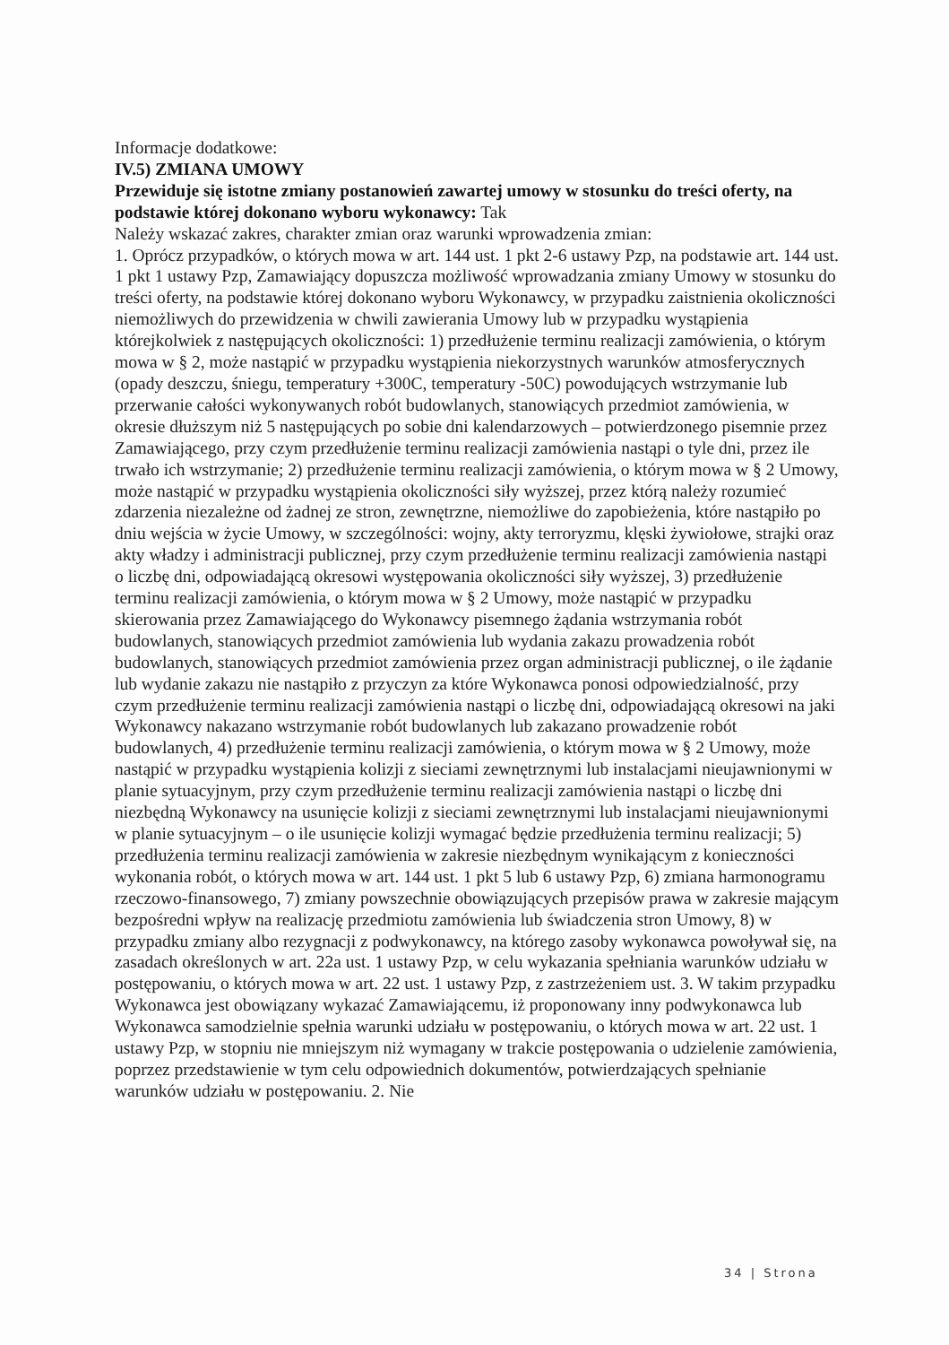Informacje dodatkowe:
IV.5) ZMIANA UMOWY
Przewiduje się istotne zmiany postanowień zawartej umowy w stosunku do treści oferty, na podstawie której dokonano wyboru wykonawcy: Tak
Należy wskazać zakres, charakter zmian oraz warunki wprowadzenia zmian:
1. Oprócz przypadków, o których mowa w art. 144 ust. 1 pkt 2-6 ustawy Pzp, na podstawie art. 144 ust. 1 pkt 1 ustawy Pzp, Zamawiający dopuszcza możliwość wprowadzania zmiany Umowy w stosunku do treści oferty, na podstawie której dokonano wyboru Wykonawcy, w przypadku zaistnienia okoliczności niemożliwych do przewidzenia w chwili zawierania Umowy lub w przypadku wystąpienia którejkolwiek z następujących okoliczności: 1) przedłużenie terminu realizacji zamówienia, o którym mowa w § 2, może nastąpić w przypadku wystąpienia niekorzystnych warunków atmosferycznych (opady deszczu, śniegu, temperatury +300C, temperatury -50C) powodujących wstrzymanie lub przerwanie całości wykonywanych robót budowlanych, stanowiących przedmiot zamówienia, w okresie dłuższym niż 5 następujących po sobie dni kalendarzowych – potwierdzonego pisemnie przez Zamawiającego, przy czym przedłużenie terminu realizacji zamówienia nastąpi o tyle dni, przez ile trwało ich wstrzymanie; 2) przedłużenie terminu realizacji zamówienia, o którym mowa w § 2 Umowy, może nastąpić w przypadku wystąpienia okoliczności siły wyższej, przez którą należy rozumieć zdarzenia niezależne od żadnej ze stron, zewnętrzne, niemożliwe do zapobieżenia, które nastąpiło po dniu wejścia w życie Umowy, w szczególności: wojny, akty terroryzmu, klęski żywiołowe, strajki oraz akty władzy i administracji publicznej, przy czym przedłużenie terminu realizacji zamówienia nastąpi o liczbę dni, odpowiadającą okresowi występowania okoliczności siły wyższej, 3) przedłużenie terminu realizacji zamówienia, o którym mowa w § 2 Umowy, może nastąpić w przypadku skierowania przez Zamawiającego do Wykonawcy pisemnego żądania wstrzymania robót budowlanych, stanowiących przedmiot zamówienia lub wydania zakazu prowadzenia robót budowlanych, stanowiących przedmiot zamówienia przez organ administracji publicznej, o ile żądanie lub wydanie zakazu nie nastąpiło z przyczyn za które Wykonawca ponosi odpowiedzialność, przy czym przedłużenie terminu realizacji zamówienia nastąpi o liczbę dni, odpowiadającą okresowi na jaki Wykonawcy nakazano wstrzymanie robót budowlanych lub zakazano prowadzenie robót budowlanych, 4) przedłużenie terminu realizacji zamówienia, o którym mowa w § 2 Umowy, może nastąpić w przypadku wystąpienia kolizji z sieciami zewnętrznymi lub instalacjami nieujawnionymi w planie sytuacyjnym, przy czym przedłużenie terminu realizacji zamówienia nastąpi o liczbę dni niezbędną Wykonawcy na usunięcie kolizji z sieciami zewnętrznymi lub instalacjami nieujawnionymi w planie sytuacyjnym – o ile usunięcie kolizji wymagać będzie przedłużenia terminu realizacji; 5) przedłużenia terminu realizacji zamówienia w zakresie niezbędnym wynikającym z konieczności wykonania robót, o których mowa w art. 144 ust. 1 pkt 5 lub 6 ustawy Pzp, 6) zmiana harmonogramu rzeczowo-finansowego, 7) zmiany powszechnie obowiązujących przepisów prawa w zakresie mającym bezpośredni wpływ na realizację przedmiotu zamówienia lub świadczenia stron Umowy, 8) w przypadku zmiany albo rezygnacji z podwykonawcy, na którego zasoby wykonawca powoływał się, na zasadach określonych w art. 22a ust. 1 ustawy Pzp, w celu wykazania spełniania warunków udziału w postępowaniu, o których mowa w art. 22 ust. 1 ustawy Pzp, z zastrzeżeniem ust. 3. W takim przypadku Wykonawca jest obowiązany wykazać Zamawiającemu, iż proponowany inny podwykonawca lub Wykonawca samodzielnie spełnia warunki udziału w postępowaniu, o których mowa w art. 22 ust. 1 ustawy Pzp, w stopniu nie mniejszym niż wymagany w trakcie postępowania o udzielenie zamówienia, poprzez przedstawienie w tym celu odpowiednich dokumentów, potwierdzających spełnianie warunków udziału w postępowaniu. 2. Nie
34 | Strona